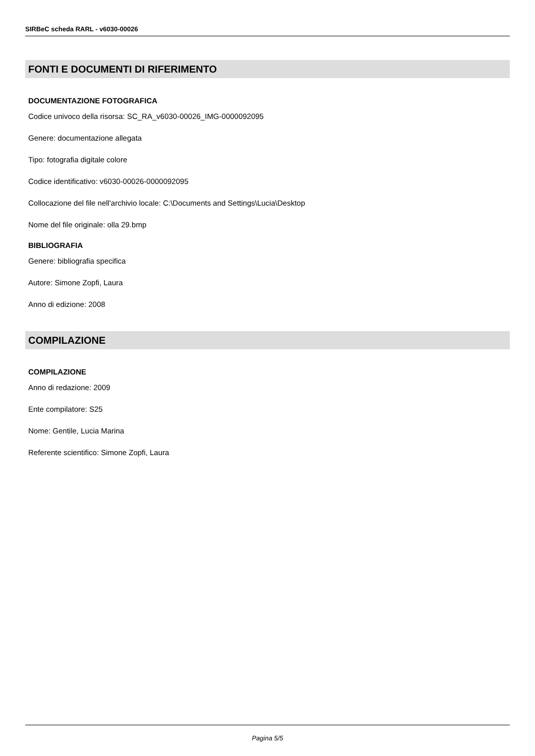SIRBeC scheda RARL - v6030-00026
FONTI E DOCUMENTI DI RIFERIMENTO
DOCUMENTAZIONE FOTOGRAFICA
Codice univoco della risorsa: SC_RA_v6030-00026_IMG-0000092095
Genere: documentazione allegata
Tipo: fotografia digitale colore
Codice identificativo: v6030-00026-0000092095
Collocazione del file nell'archivio locale: C:\Documents and Settings\Lucia\Desktop
Nome del file originale: olla 29.bmp
BIBLIOGRAFIA
Genere: bibliografia specifica
Autore: Simone Zopfi, Laura
Anno di edizione: 2008
COMPILAZIONE
COMPILAZIONE
Anno di redazione: 2009
Ente compilatore: S25
Nome: Gentile, Lucia Marina
Referente scientifico: Simone Zopfi, Laura
Pagina 5/5